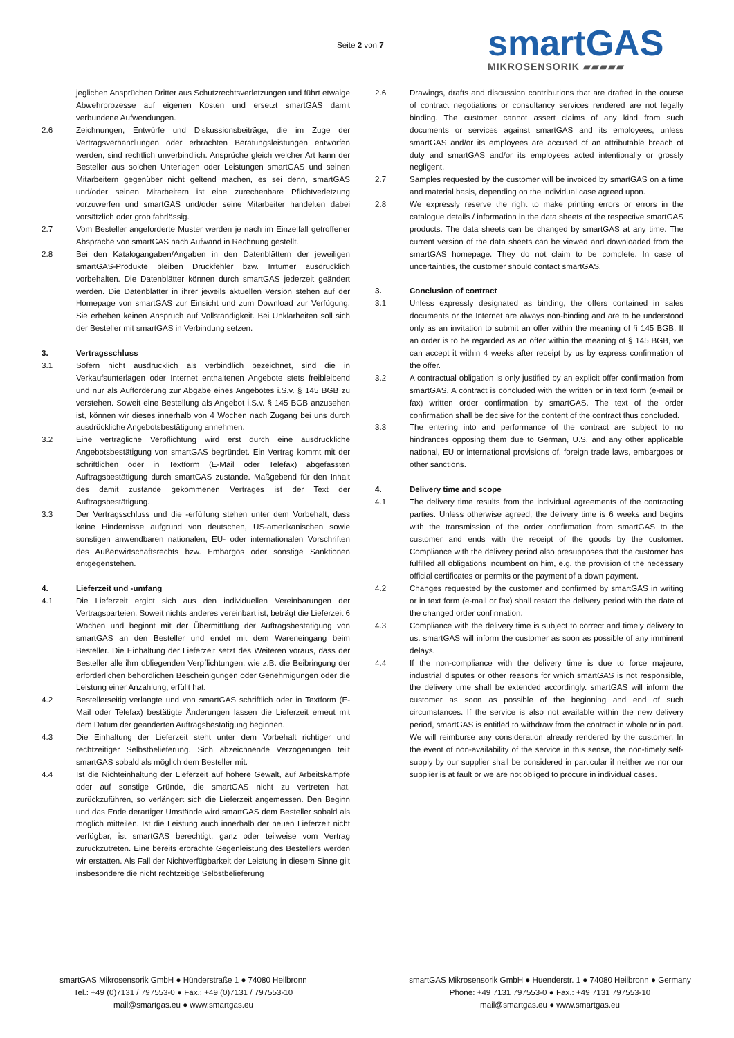Seite 2 von 7
smartGAS
MIKROSENSORIK ▰▰▰▰▰
jeglichen Ansprüchen Dritter aus Schutzrechtsverletzungen und führt etwaige Abwehrprozesse auf eigenen Kosten und ersetzt smartGAS damit verbundene Aufwendungen.
2.6 Zeichnungen, Entwürfe und Diskussionsbeiträge, die im Zuge der Vertragsverhandlungen oder erbrachten Beratungsleistungen entworfen werden, sind rechtlich unverbindlich. Ansprüche gleich welcher Art kann der Besteller aus solchen Unterlagen oder Leistungen smartGAS und seinen Mitarbeitern gegenüber nicht geltend machen, es sei denn, smartGAS und/oder seinen Mitarbeitern ist eine zurechenbare Pflichtverletzung vorzuwerfen und smartGAS und/oder seine Mitarbeiter handelten dabei vorsätzlich oder grob fahrlässig.
2.7 Vom Besteller angeforderte Muster werden je nach im Einzelfall getroffener Absprache von smartGAS nach Aufwand in Rechnung gestellt.
2.8 Bei den Katalogangaben/Angaben in den Datenblättern der jeweiligen smartGAS-Produkte bleiben Druckfehler bzw. Irrtümer ausdrücklich vorbehalten. Die Datenblätter können durch smartGAS jederzeit geändert werden. Die Datenblätter in ihrer jeweils aktuellen Version stehen auf der Homepage von smartGAS zur Einsicht und zum Download zur Verfügung. Sie erheben keinen Anspruch auf Vollständigkeit. Bei Unklarheiten soll sich der Besteller mit smartGAS in Verbindung setzen.
3. Vertragsschluss
3.1 Sofern nicht ausdrücklich als verbindlich bezeichnet, sind die in Verkaufsunterlagen oder Internet enthaltenen Angebote stets freibleibend und nur als Aufforderung zur Abgabe eines Angebotes i.S.v. § 145 BGB zu verstehen. Soweit eine Bestellung als Angebot i.S.v. § 145 BGB anzusehen ist, können wir dieses innerhalb von 4 Wochen nach Zugang bei uns durch ausdrückliche Angebotsbestätigung annehmen.
3.2 Eine vertragliche Verpflichtung wird erst durch eine ausdrückliche Angebotsbestätigung von smartGAS begründet. Ein Vertrag kommt mit der schriftlichen oder in Textform (E-Mail oder Telefax) abgefassten Auftragsbestätigung durch smartGAS zustande. Maßgebend für den Inhalt des damit zustande gekommenen Vertrages ist der Text der Auftragsbestätigung.
3.3 Der Vertragsschluss und die -erfüllung stehen unter dem Vorbehalt, dass keine Hindernisse aufgrund von deutschen, US-amerikanischen sowie sonstigen anwendbaren nationalen, EU- oder internationalen Vorschriften des Außenwirtschaftsrechts bzw. Embargos oder sonstige Sanktionen entgegenstehen.
4. Lieferzeit und -umfang
4.1 Die Lieferzeit ergibt sich aus den individuellen Vereinbarungen der Vertragsparteien. Soweit nichts anderes vereinbart ist, beträgt die Lieferzeit 6 Wochen und beginnt mit der Übermittlung der Auftragsbestätigung von smartGAS an den Besteller und endet mit dem Wareneingang beim Besteller. Die Einhaltung der Lieferzeit setzt des Weiteren voraus, dass der Besteller alle ihm obliegenden Verpflichtungen, wie z.B. die Beibringung der erforderlichen behördlichen Bescheinigungen oder Genehmigungen oder die Leistung einer Anzahlung, erfüllt hat.
4.2 Bestellerseitig verlangte und von smartGAS schriftlich oder in Textform (E-Mail oder Telefax) bestätigte Änderungen lassen die Lieferzeit erneut mit dem Datum der geänderten Auftragsbestätigung beginnen.
4.3 Die Einhaltung der Lieferzeit steht unter dem Vorbehalt richtiger und rechtzeitiger Selbstbelieferung. Sich abzeichnende Verzögerungen teilt smartGAS sobald als möglich dem Besteller mit.
4.4 Ist die Nichteinhaltung der Lieferzeit auf höhere Gewalt, auf Arbeitskämpfe oder auf sonstige Gründe, die smartGAS nicht zu vertreten hat, zurückzuführen, so verlängert sich die Lieferzeit angemessen. Den Beginn und das Ende derartiger Umstände wird smartGAS dem Besteller sobald als möglich mitteilen. Ist die Leistung auch innerhalb der neuen Lieferzeit nicht verfügbar, ist smartGAS berechtigt, ganz oder teilweise vom Vertrag zurückzutreten. Eine bereits erbrachte Gegenleistung des Bestellers werden wir erstatten. Als Fall der Nichtverfügbarkeit der Leistung in diesem Sinne gilt insbesondere die nicht rechtzeitige Selbstbelieferung
2.6 Drawings, drafts and discussion contributions that are drafted in the course of contract negotiations or consultancy services rendered are not legally binding. The customer cannot assert claims of any kind from such documents or services against smartGAS and its employees, unless smartGAS and/or its employees are accused of an attributable breach of duty and smartGAS and/or its employees acted intentionally or grossly negligent.
2.7 Samples requested by the customer will be invoiced by smartGAS on a time and material basis, depending on the individual case agreed upon.
2.8 We expressly reserve the right to make printing errors or errors in the catalogue details / information in the data sheets of the respective smartGAS products. The data sheets can be changed by smartGAS at any time. The current version of the data sheets can be viewed and downloaded from the smartGAS homepage. They do not claim to be complete. In case of uncertainties, the customer should contact smartGAS.
3. Conclusion of contract
3.1 Unless expressly designated as binding, the offers contained in sales documents or the Internet are always non-binding and are to be understood only as an invitation to submit an offer within the meaning of § 145 BGB. If an order is to be regarded as an offer within the meaning of § 145 BGB, we can accept it within 4 weeks after receipt by us by express confirmation of the offer.
3.2 A contractual obligation is only justified by an explicit offer confirmation from smartGAS. A contract is concluded with the written or in text form (e-mail or fax) written order confirmation by smartGAS. The text of the order confirmation shall be decisive for the content of the contract thus concluded.
3.3 The entering into and performance of the contract are subject to no hindrances opposing them due to German, U.S. and any other applicable national, EU or international provisions of, foreign trade laws, embargoes or other sanctions.
4. Delivery time and scope
4.1 The delivery time results from the individual agreements of the contracting parties. Unless otherwise agreed, the delivery time is 6 weeks and begins with the transmission of the order confirmation from smartGAS to the customer and ends with the receipt of the goods by the customer. Compliance with the delivery period also presupposes that the customer has fulfilled all obligations incumbent on him, e.g. the provision of the necessary official certificates or permits or the payment of a down payment.
4.2 Changes requested by the customer and confirmed by smartGAS in writing or in text form (e-mail or fax) shall restart the delivery period with the date of the changed order confirmation.
4.3 Compliance with the delivery time is subject to correct and timely delivery to us. smartGAS will inform the customer as soon as possible of any imminent delays.
4.4 If the non-compliance with the delivery time is due to force majeure, industrial disputes or other reasons for which smartGAS is not responsible, the delivery time shall be extended accordingly. smartGAS will inform the customer as soon as possible of the beginning and end of such circumstances. If the service is also not available within the new delivery period, smartGAS is entitled to withdraw from the contract in whole or in part. We will reimburse any consideration already rendered by the customer. In the event of non-availability of the service in this sense, the non-timely self-supply by our supplier shall be considered in particular if neither we nor our supplier is at fault or we are not obliged to procure in individual cases.
smartGAS Mikrosensorik GmbH ● Hünderstraße 1 ● 74080 Heilbronn
Tel.: +49 (0)7131 / 797553-0 ● Fax.: +49 (0)7131 / 797553-10
mail@smartgas.eu ● www.smartgas.eu
smartGAS Mikrosensorik GmbH ● Huenderstr. 1 ● 74080 Heilbronn ● Germany
Phone: +49 7131 797553-0 ● Fax.: +49 7131 797553-10
mail@smartgas.eu ● www.smartgas.eu